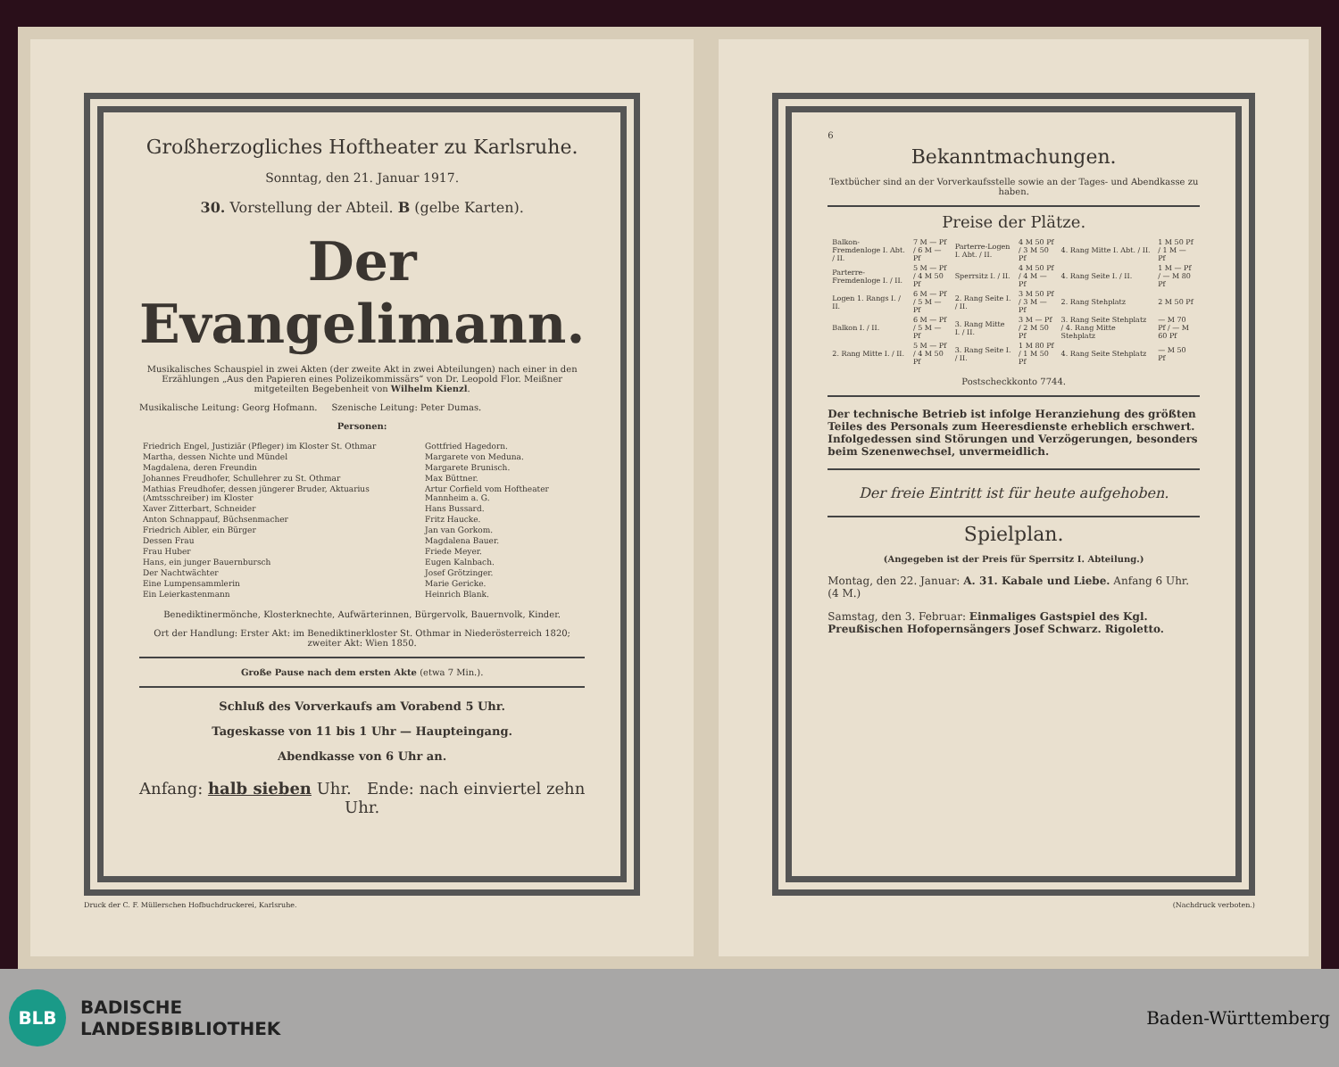Großherzogliches Hoftheater zu Karlsruhe.
Sonntag, den 21. Januar 1917.
30. Vorstellung der Abteil. B (gelbe Karten).
Der Evangelimann.
Musikalisches Schauspiel in zwei Akten (der zweite Akt in zwei Abteilungen) nach einer in den Erzählungen „Aus den Papieren eines Polizeikommissärs“ von Dr. Leopold Flor. Meißner mitgeteilten Begebenheit von Wilhelm Kienzl.
Musikalische Leitung: Georg Hofmann. Szenische Leitung: Peter Dumas.
Personen:
| Friedrich Engel, Justiziär (Pfleger) im Kloster St. Othmar | Gottfried Hagedorn. |
| Martha, dessen Nichte und Mündel | Margarete von Meduna. |
| Magdalena, deren Freundin | Margarete Brunisch. |
| Johannes Freudhofer, Schullehrer zu St. Othmar | Max Büttner. |
| Mathias Freudhofer, dessen jüngerer Bruder, Aktuarius (Amtsschreiber) im Kloster | Artur Corfield vom Hoftheater Mannheim a. G. |
| Xaver Zitterbart, Schneider | Hans Bussard. |
| Anton Schnappauf, Büchsenmacher | Fritz Haucke. |
| Friedrich Aibler, ein Bürger | Jan van Gorkom. |
| Dessen Frau | Magdalena Bauer. |
| Frau Huber | Friede Meyer. |
| Hans, ein junger Bauernbursch | Eugen Kalnbach. |
| Der Nachtwächter | Josef Grötzinger. |
| Eine Lumpensammlerin | Marie Gericke. |
| Ein Leierkastenmann | Heinrich Blank. |
Benediktinermönche, Klosterknechte, Aufwärterinnen, Bürgervolk, Bauernvolk, Kinder.
Ort der Handlung: Erster Akt: im Benediktinerkloster St. Othmar in Niederösterreich 1820; zweiter Akt: Wien 1850.
Große Pause nach dem ersten Akte (etwa 7 Min.).
Schluß des Vorverkaufs am Vorabend 5 Uhr.
Tageskasse von 11 bis 1 Uhr — Haupteingang.
Abendkasse von 6 Uhr an.
Anfang: halb sieben Uhr. Ende: nach einviertel zehn Uhr.
Druck der C. F. Müllerschen Hofbuchdruckerei, Karlsruhe.
6
Bekanntmachungen.
Textbücher sind an der Vorverkaufsstelle sowie an der Tages- und Abendkasse zu haben.
Preise der Plätze.
| Balkon-Fremdenloge I. Abt. / II. | 7 M — Pf / 6 M — Pf | Parterre-Logen I. Abt. / II. | 4 M 50 Pf / 3 M 50 Pf | 4. Rang Mitte I. Abt. / II. | 1 M 50 Pf / 1 M — Pf |
| Parterre-Fremdenloge I. / II. | 5 M — Pf / 4 M 50 Pf | Sperrsitz I. / II. | 4 M 50 Pf / 4 M — Pf | 4. Rang Seite I. / II. | 1 M — Pf / — M 80 Pf |
| Logen 1. Rangs I. / II. | 6 M — Pf / 5 M — Pf | 2. Rang Seite I. / II. | 3 M 50 Pf / 3 M — Pf | 2. Rang Stehplatz | 2 M 50 Pf |
| Balkon I. / II. | 6 M — Pf / 5 M — Pf | 3. Rang Mitte I. / II. | 3 M — Pf / 2 M 50 Pf | 3. Rang Seite Stehplatz / 4. Rang Mitte Stehplatz | — M 70 Pf / — M 60 Pf |
| 2. Rang Mitte I. / II. | 5 M — Pf / 4 M 50 Pf | 3. Rang Seite I. / II. | 1 M 80 Pf / 1 M 50 Pf | 4. Rang Seite Stehplatz | — M 50 Pf |
Postscheckkonto 7744.
Der technische Betrieb ist infolge Heranziehung des größten Teiles des Personals zum Heeresdienste erheblich erschwert. Infolgedessen sind Störungen und Verzögerungen, besonders beim Szenenwechsel, unvermeidlich.
Der freie Eintritt ist für heute aufgehoben.
Spielplan.
(Angegeben ist der Preis für Sperrsitz I. Abteilung.)
Montag, den 22. Januar: A. 31. Kabale und Liebe. Anfang 6 Uhr. (4 M.)
Samstag, den 3. Februar: Einmaliges Gastspiel des Kgl. Preußischen Hofopernsängers Josef Schwarz. Rigoletto.
(Nachdruck verboten.)
BLB
BADISCHE
LANDESBIBLIOTHEK
Baden-Württemberg